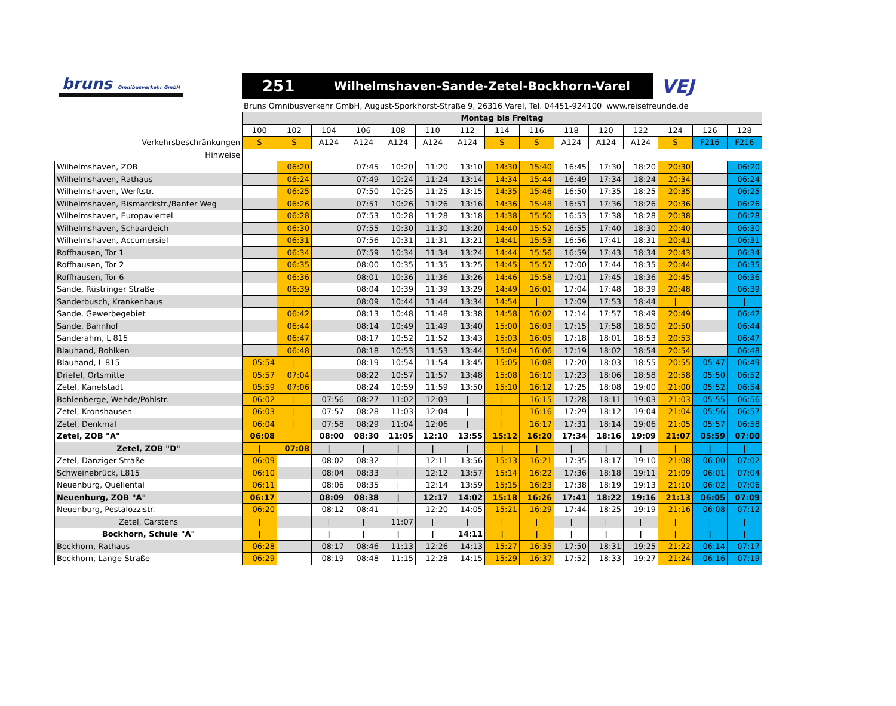bruns Omnibusverkehr GmbH
251 Wilhelmshaven-Sande-Zetel-Bockhorn-Varel
VEJ
Bruns Omnibusverkehr GmbH, August-Sporkhorst-Straße 9, 26316 Varel, Tel. 04451-924100 www.reisefreunde.de
| | Montag bis Freitag | | | | | | | | | | | | | | |
| | 100 | 102 | 104 | 106 | 108 | 110 | 112 | 114 | 116 | 118 | 120 | 122 | 124 | 126 | 128 |
| Verkehrsbeschränkungen | S | S | A124 | A124 | A124 | A124 | A124 | S | S | A124 | A124 | A124 | S | F216 | F216 |
| Hinweise | | | | | | | | | | | | | | | |
| Wilhelmshaven, ZOB | | 06:20 | | 07:45 | 10:20 | 11:20 | 13:10 | 14:30 | 15:40 | 16:45 | 17:30 | 18:20 | 20:30 | | 06:20 |
| Wilhelmshaven, Rathaus | | 06:24 | | 07:49 | 10:24 | 11:24 | 13:14 | 14:34 | 15:44 | 16:49 | 17:34 | 18:24 | 20:34 | | 06:24 |
| Wilhelmshaven, Werftstr. | | 06:25 | | 07:50 | 10:25 | 11:25 | 13:15 | 14:35 | 15:46 | 16:50 | 17:35 | 18:25 | 20:35 | | 06:25 |
| Wilhelmshaven, Bismarckstr./Banter Weg | | 06:26 | | 07:51 | 10:26 | 11:26 | 13:16 | 14:36 | 15:48 | 16:51 | 17:36 | 18:26 | 20:36 | | 06:26 |
| Wilhelmshaven, Europaviertel | | 06:28 | | 07:53 | 10:28 | 11:28 | 13:18 | 14:38 | 15:50 | 16:53 | 17:38 | 18:28 | 20:38 | | 06:28 |
| Wilhelmshaven, Schaardeich | | 06:30 | | 07:55 | 10:30 | 11:30 | 13:20 | 14:40 | 15:52 | 16:55 | 17:40 | 18:30 | 20:40 | | 06:30 |
| Wilhelmshaven, Accumersiel | | 06:31 | | 07:56 | 10:31 | 11:31 | 13:21 | 14:41 | 15:53 | 16:56 | 17:41 | 18:31 | 20:41 | | 06:31 |
| Roffhausen, Tor 1 | | 06:34 | | 07:59 | 10:34 | 11:34 | 13:24 | 14:44 | 15:56 | 16:59 | 17:43 | 18:34 | 20:43 | | 06:34 |
| Roffhausen, Tor 2 | | 06:35 | | 08:00 | 10:35 | 11:35 | 13:25 | 14:45 | 15:57 | 17:00 | 17:44 | 18:35 | 20:44 | | 06:35 |
| Roffhausen, Tor 6 | | 06:36 | | 08:01 | 10:36 | 11:36 | 13:26 | 14:46 | 15:58 | 17:01 | 17:45 | 18:36 | 20:45 | | 06:36 |
| Sande, Rüstringer Straße | | 06:39 | | 08:04 | 10:39 | 11:39 | 13:29 | 14:49 | 16:01 | 17:04 | 17:48 | 18:39 | 20:48 | | 06:39 |
| Sanderbusch, Krankenhaus | | / | | 08:09 | 10:44 | 11:44 | 13:34 | 14:54 | / | 17:09 | 17:53 | 18:44 | / | | / |
| Sande, Gewerbegebiet | | 06:42 | | 08:13 | 10:48 | 11:48 | 13:38 | 14:58 | 16:02 | 17:14 | 17:57 | 18:49 | 20:49 | | 06:42 |
| Sande, Bahnhof | | 06:44 | | 08:14 | 10:49 | 11:49 | 13:40 | 15:00 | 16:03 | 17:15 | 17:58 | 18:50 | 20:50 | | 06:44 |
| Sanderahm, L 815 | | 06:47 | | 08:17 | 10:52 | 11:52 | 13:43 | 15:03 | 16:05 | 17:18 | 18:01 | 18:53 | 20:53 | | 06:47 |
| Blauhand, Bohlken | | 06:48 | | 08:18 | 10:53 | 11:53 | 13:44 | 15:04 | 16:06 | 17:19 | 18:02 | 18:54 | 20:54 | | 06:48 |
| Blauhand, L 815 | 05:54 | / | | 08:19 | 10:54 | 11:54 | 13:45 | 15:05 | 16:08 | 17:20 | 18:03 | 18:55 | 20:55 | 05:47 | 06:49 |
| Driefel, Ortsmitte | 05:57 | 07:04 | | 08:22 | 10:57 | 11:57 | 13:48 | 15:08 | 16:10 | 17:23 | 18:06 | 18:58 | 20:58 | 05:50 | 06:52 |
| Zetel, Kanelstadt | 05:59 | 07:06 | | 08:24 | 10:59 | 11:59 | 13:50 | 15:10 | 16:12 | 17:25 | 18:08 | 19:00 | 21:00 | 05:52 | 06:54 |
| Bohlenberge, Wehde/Pohlstr. | 06:02 | / | 07:56 | 08:27 | 11:02 | 12:03 | / | / | 16:15 | 17:28 | 18:11 | 19:03 | 21:03 | 05:55 | 06:56 |
| Zetel, Kronshausen | 06:03 | / | 07:57 | 08:28 | 11:03 | 12:04 | / | / | 16:16 | 17:29 | 18:12 | 19:04 | 21:04 | 05:56 | 06:57 |
| Zetel, Denkmal | 06:04 | / | 07:58 | 08:29 | 11:04 | 12:06 | / | / | 16:17 | 17:31 | 18:14 | 19:06 | 21:05 | 05:57 | 06:58 |
| Zetel, ZOB "A" | 06:08 | | 08:00 | 08:30 | 11:05 | 12:10 | 13:55 | 15:12 | 16:20 | 17:34 | 18:16 | 19:09 | 21:07 | 05:59 | 07:00 |
| Zetel, ZOB "D" | / | 07:08 | / | / | / | / | / | / | / | / | / | / | / | / | / |
| Zetel, Danziger Straße | 06:09 | | 08:02 | 08:32 | / | 12:11 | 13:56 | 15:13 | 16:21 | 17:35 | 18:17 | 19:10 | 21:08 | 06:00 | 07:02 |
| Schweinebrück, L815 | 06:10 | | 08:04 | 08:33 | / | 12:12 | 13:57 | 15:14 | 16:22 | 17:36 | 18:18 | 19:11 | 21:09 | 06:01 | 07:04 |
| Neuenburg, Quellental | 06:11 | | 08:06 | 08:35 | / | 12:14 | 13:59 | 15;15 | 16:23 | 17:38 | 18:19 | 19:13 | 21:10 | 06:02 | 07:06 |
| Neuenburg, ZOB "A" | 06:17 | | 08:09 | 08:38 | / | 12:17 | 14:02 | 15:18 | 16:26 | 17:41 | 18:22 | 19:16 | 21:13 | 06:05 | 07:09 |
| Neuenburg, Pestalozzistr. | 06:20 | | 08:12 | 08:41 | / | 12:20 | 14:05 | 15:21 | 16:29 | 17:44 | 18:25 | 19:19 | 21:16 | 06:08 | 07:12 |
| Zetel, Carstens | / | | / | / | 11:07 | / | / | / | / | / | / | / | / | / | / |
| Bockhorn, Schule "A" | / | | / | / | / | / | 14:11 | / | / | / | / | / | / | / | / |
| Bockhorn, Rathaus | 06:28 | | 08:17 | 08:46 | 11:13 | 12:26 | 14:13 | 15:27 | 16:35 | 17:50 | 18:31 | 19:25 | 21:22 | 06:14 | 07:17 |
| Bockhorn, Lange Straße | 06:29 | | 08:19 | 08:48 | 11:15 | 12:28 | 14:15 | 15:29 | 16:37 | 17:52 | 18:33 | 19:27 | 21:24 | 06:16 | 07:19 |